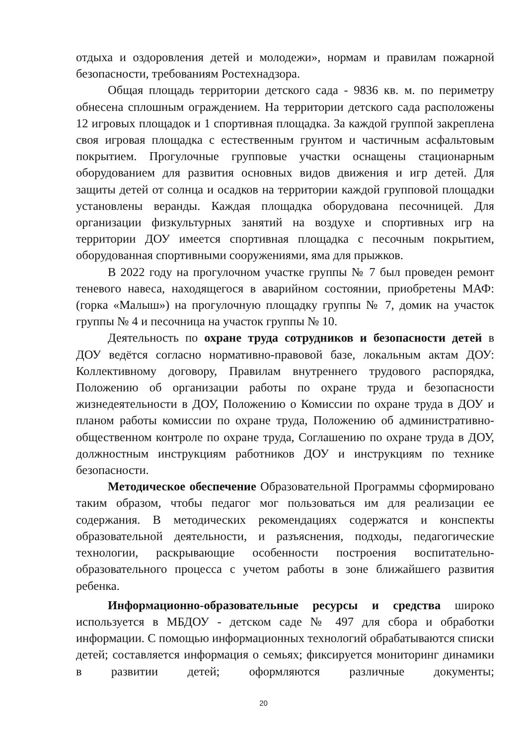отдыха и оздоровления детей и молодежи», нормам и правилам пожарной безопасности, требованиям Ростехнадзора.
Общая площадь территории детского сада - 9836 кв. м. по периметру обнесена сплошным ограждением. На территории детского сада расположены 12 игровых площадок и 1 спортивная площадка. За каждой группой закреплена своя игровая площадка с естественным грунтом и частичным асфальтовым покрытием. Прогулочные групповые участки оснащены стационарным оборудованием для развития основных видов движения и игр детей. Для защиты детей от солнца и осадков на территории каждой групповой площадки установлены веранды. Каждая площадка оборудована песочницей. Для организации физкультурных занятий на воздухе и спортивных игр на территории ДОУ имеется спортивная площадка с песочным покрытием, оборудованная спортивными сооружениями, яма для прыжков.
В 2022 году на прогулочном участке группы № 7 был проведен ремонт теневого навеса, находящегося в аварийном состоянии, приобретены МАФ: (горка «Малыш») на прогулочную площадку группы № 7, домик на участок группы № 4 и песочница на участок группы № 10.
Деятельность по охране труда сотрудников и безопасности детей в ДОУ ведётся согласно нормативно-правовой базе, локальным актам ДОУ: Коллективному договору, Правилам внутреннего трудового распорядка, Положению об организации работы по охране труда и безопасности жизнедеятельности в ДОУ, Положению о Комиссии по охране труда в ДОУ и планом работы комиссии по охране труда, Положению об административно-общественном контроле по охране труда, Соглашению по охране труда в ДОУ, должностным инструкциям работников ДОУ и инструкциям по технике безопасности.
Методическое обеспечение Образовательной Программы сформировано таким образом, чтобы педагог мог пользоваться им для реализации ее содержания. В методических рекомендациях содержатся и конспекты образовательной деятельности, и разъяснения, подходы, педагогические технологии, раскрывающие особенности построения воспитательно-образовательного процесса с учетом работы в зоне ближайшего развития ребенка.
Информационно-образовательные ресурсы и средства широко используется в МБДОУ - детском саде № 497 для сбора и обработки информации. С помощью информационных технологий обрабатываются списки детей; составляется информация о семьях; фиксируется мониторинг динамики в развитии детей; оформляются различные документы;
20